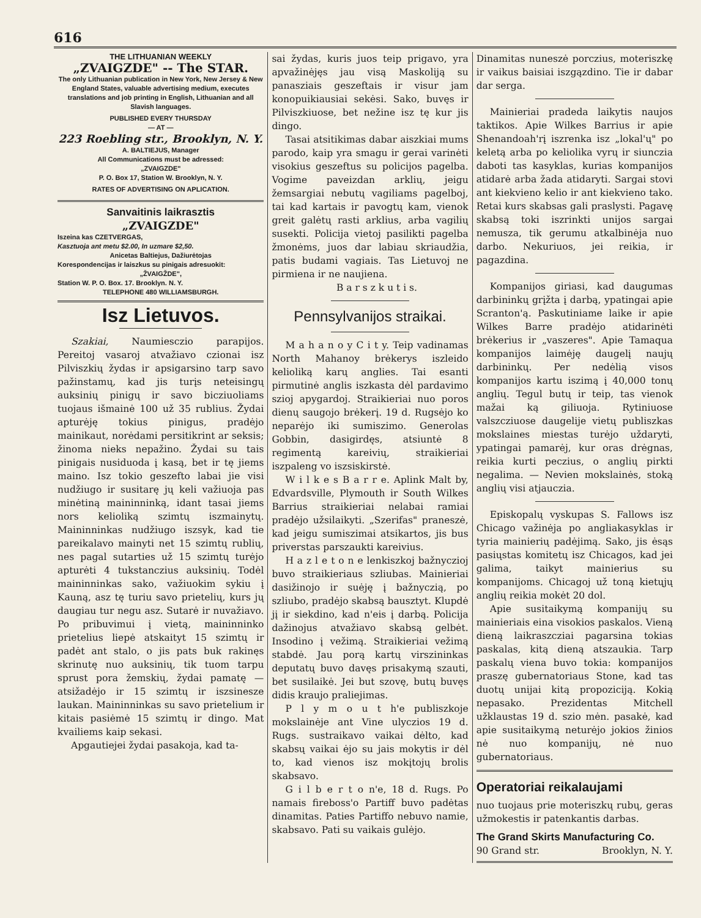616
THE LITHUANIAN WEEKLY
„ZVAIGZDE" -- The STAR.
The only Lithuanian publication in New York, New Jersey & New England States, valuable advertising medium, executes translations and job printing in English, Lithuanian and all Slavish languages.
PUBLISHED EVERY THURSDAY
— AT —
223 Roebling str., Brooklyn, N. Y.
A. BALTIEJUS, Manager
All Communications must be adressed:
„ZVAIGZDE"
P. O. Box 17, Station W. Brooklyn, N. Y.
RATES OF ADVERTISING ON APLICATION.
Sanvaitinis laikrasztis
„ZVAIGZDE"
Iszeina kas CZETVERGAS,
Kasztuoja ant metu $2.00, In uzmare $2,50.
Anicetas Baltiejus, Dažiurėtojas
Korespondencijas ir laiszkus su pinigais adresuokit:
„ŽVAIGŽDE",
Station W. P. O. Box. 17. Brooklyn. N. Y.
TELEPHONE 480 WILLIAMSBURGH.
Isz Lietuvos.
Szakiai, Naumiesczio parapijos. Pereitoj vasaroj atvažiavo czionai isz Pilviszkių žydas ir apsigarsino tarp savo pažinstamų, kad jis turįs neteisingų auksinių pinigų ir savo bicziuoliams tuojaus išmainė 100 už 35 rublius. Žydai apturėję tokius pinigus, pradėjo mainikaut, norėdami persitikrint ar seksis; žinoma nieks nepažino. Žydai su tais pinigais nusiduoda į kasą, bet ir tę jiems maino. Isz tokio geszefto labai jie visi nudžiugo ir susitarę jų keli važiuoja pas minėtiną maininninką, idant tasai jiems nors kelioliką szimtų iszmainytų. Maininninkas nudžiugo iszsyk, kad tie pareikalavo mainyti net 15 szimtų rublių, nes pagal sutarties už 15 szimtų turėjo apturėti 4 tukstanczius auksinių. Todėl maininninkas sako, važiuokim sykiu į Kauną, asz tę turiu savo prietelių, kurs jų daugiau tur negu asz. Sutarė ir nuvažiavo. Po pribuvimui į vietą, maininninko prietelius liepė atskaityt 15 szimtų ir padėt ant stalo, o jis pats buk rakinęs skrinutę nuo auksinių, tik tuom tarpu sprust pora žemskių, žydai pamatę — atsižadėjo ir 15 szimtų ir iszsinesze laukan. Maininninkas su savo prietelium ir kitais pasiėmė 15 szimtų ir dingo. Mat kvailiems kaip sekasi.
Apgautiejei žydai pasakoja, kad ta-
sai žydas, kuris juos teip prigavo, yra apvažinėjęs jau visą Maskoliją su panasziais geszeftais ir visur jam konopuikiausiai sekėsi. Sako, buvęs ir Pilviszkiuose, bet nežine isz tę kur jis dingo.
Tasai atsitikimas dabar aiszkiai mums parodo, kaip yra smagu ir gerai varinėti visokius geszeftus su policijos pagelba. Vogime paveizdan arklių, jeigu žemsargiai nebutų vagiliams pagelboj, tai kad kartais ir pavogtų kam, vienok greit galėtų rasti arklius, arba vagilių susekti. Policija vietoj pasilikti pagelba žmonėms, juos dar labiau skriaudžia, patis budami vagiais. Tas Lietuvoj ne pirmiena ir ne naujiena.
B a r s z k u t i s.
Pennsylvanijos straikai.
M a h a n o y C i t y. Teip vadinamas North Mahanoy brėkerys iszleido kelioliką karų anglies. Tai esanti pirmutinė anglis iszkasta dėl pardavimo szioj apygardoj. Straikieriai nuo poros dienų saugojo brėkerį. 19 d. Rugsėjo ko neparėjo iki sumiszimo. Generolas Gobbin, dasigirdęs, atsiuntė 8 regimentą kareivių, straikieriai iszpaleng vo iszsiskirstė.
W i l k e s B a r r e. Aplink Malt by, Edvardsville, Plymouth ir South Wilkes Barrius straikieriai nelabai ramiai pradėjo užsilaikyti. „Szerifas" praneszė, kad jeigu sumiszimai atsikartos, jis bus priverstas parszaukti kareivius.
H a z l e t o n e lenkiszkoj bažnyczioj buvo straikieriaus szliubas. Mainieriai dasižinojo ir suėję į bažnyczią, po szliubo, pradėjo skabsą bausztyt. Klupdė jį ir siekdino, kad n'eis į darbą. Policija dažinojus atvažiavo skabsą gelbėt. Insodino į vežimą. Straikieriai vežimą stabdė. Jau porą kartų virszininkas deputatų buvo davęs prisakymą szauti, bet susilaikė. Jei but szovę, butų buvęs didis kraujo praliejimas.
P l y m o u t h'e publiszkoje mokslainėje ant Vine ulyczios 19 d. Rugs. sustraikavo vaikai dėlto, kad skabsų vaikai ėjo su jais mokytis ir dėl to, kad vienos isz mokįtojų brolis skabsavo.
G i l b e r t o n'e, 18 d. Rugs. Po namais fireboss'o Partiff buvo padėtas dinamitas. Paties Partiffo nebuvo namie, skabsavo. Pati su vaikais gulėjo.
Dinamitas nuneszė porczius, moteriszkę ir vaikus baisiai iszgązdino. Tie ir dabar dar serga.
Mainieriai pradeda laikytis naujos taktikos. Apie Wilkes Barrius ir apie Shenandoah'rį iszrenka isz „lokal'ų" po keletą arba po keliolika vyrų ir siunczia daboti tas kasyklas, kurias kompanijos atidarė arba žada atidaryti. Sargai stovi ant kiekvieno kelio ir ant kiekvieno tako. Retai kurs skabsas gali praslysti. Pagavę skabsą toki iszrinkti unijos sargai nemusza, tik gerumu atkalbinėja nuo darbo. Nekuriuos, jei reikia, ir pagazdina.
Kompanijos giriasi, kad daugumas darbininkų grįžta į darbą, ypatingai apie Scranton'ą. Paskutiniame laike ir apie Wilkes Barre pradėjo atidarinėti brėkerius ir „vaszeres". Apie Tamaqua kompanijos laimėję daugelį naujų darbininkų. Per nedėlią visos kompanijos kartu iszimą į 40,000 tonų anglių. Tegul butų ir teip, tas vienok mažai ką giliuoja. Rytiniuose valszcziuose daugelije vietų publiszkas mokslaines miestas turėjo uždaryti, ypatingai pamarėj, kur oras drėgnas, reikia kurti peczius, o anglių pirkti negalima. — Nevien mokslainės, stoką anglių visi atjauczia.
Episkopalų vyskupas S. Fallows isz Chicago važinėja po angliakasyklas ir tyria mainierių padėjimą. Sako, jis ėsąs pasiųstas komitetų isz Chicagos, kad jei galima, taikyt mainierius su kompanijoms. Chicagoj už toną kietųjų anglių reikia mokėt 20 dol.
Apie susitaikymą kompanijų su mainieriais eina visokios paskalos. Vieną dieną laikraszcziai pagarsina tokias paskalas, kitą dieną atszaukia. Tarp paskalų viena buvo tokia: kompanijos praszę gubernatoriaus Stone, kad tas duotų unijai kitą propoziciją. Kokią nepasako. Prezidentas Mitchell užklaustas 19 d. szio mėn. pasakė, kad apie susitaikymą neturėjo jokios žinios nė nuo kompanijų, nė nuo gubernatoriaus.
Operatoriai reikalaujami
nuo tuojaus prie moteriszkų rubų, geras užmokestis ir patenkantis darbas.
The Grand Skirts Manufacturing Co.
90 Grand str. Brooklyn, N. Y.